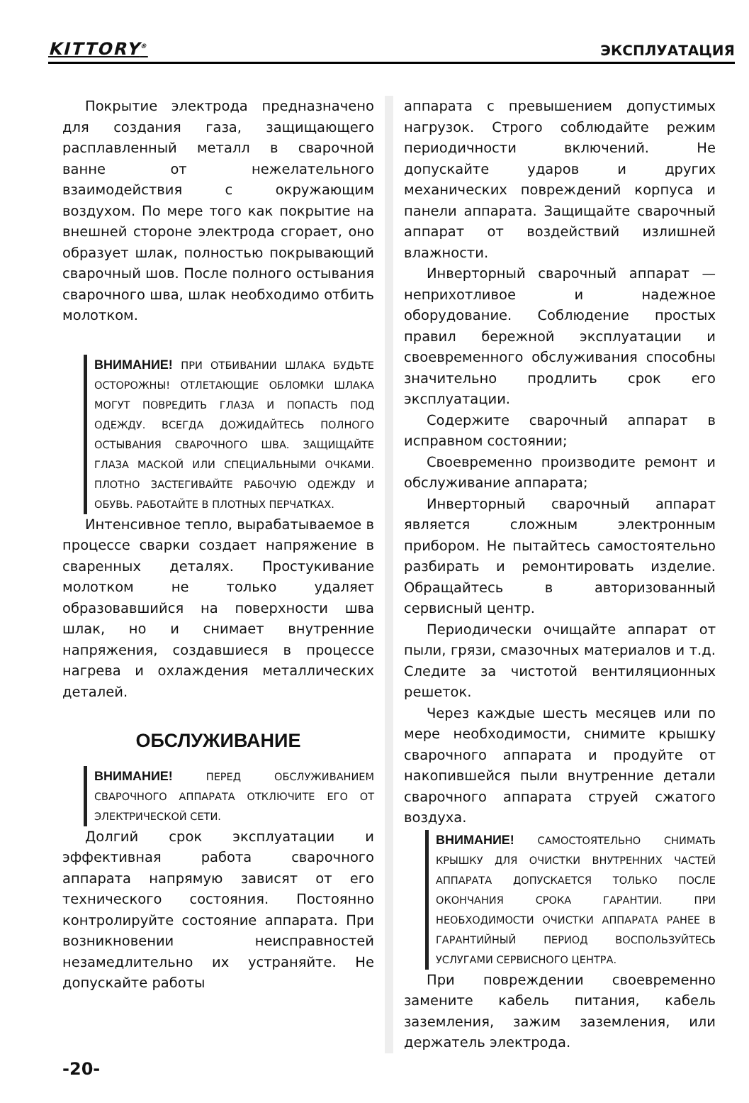KITTORY<sup>®</sup> ЭКСПЛУАТАЦИЯ
Покрытие электрода предназначено для создания газа, защищающего расплавленный металл в сварочной ванне от нежелательного взаимодействия с окружающим воздухом. По мере того как покрытие на внешней стороне электрода сгорает, оно образует шлак, полностью покрывающий сварочный шов. После полного остывания сварочного шва, шлак необходимо отбить молотком.
ВНИМАНИЕ! ПРИ ОТБИВАНИИ ШЛАКА БУДЬТЕ ОСТОРОЖНЫ! ОТЛЕТАЮЩИЕ ОБЛОМКИ ШЛАКА МОГУТ ПОВРЕДИТЬ ГЛАЗА И ПОПАСТЬ ПОД ОДЕЖДУ. ВСЕГДА ДОЖИДАЙТЕСЬ ПОЛНОГО ОСТЫВАНИЯ СВАРОЧНОГО ШВА. ЗАЩИЩАЙТЕ ГЛАЗА МАСКОЙ ИЛИ СПЕЦИАЛЬНЫМИ ОЧКАМИ. ПЛОТНО ЗАСТЕГИВАЙТЕ РАБОЧУЮ ОДЕЖДУ И ОБУВЬ. РАБОТАЙТЕ В ПЛОТНЫХ ПЕРЧАТКАХ.
Интенсивное тепло, вырабатываемое в процессе сварки создает напряжение в сваренных деталях. Простукивание молотком не только удаляет образовавшийся на поверхности шва шлак, но и снимает внутренние напряжения, создавшиеся в процессе нагрева и охлаждения металлических деталей.
ОБСЛУЖИВАНИЕ
ВНИМАНИЕ! ПЕРЕД ОБСЛУЖИВАНИЕМ СВАРОЧНОГО АППАРАТА ОТКЛЮЧИТЕ ЕГО ОТ ЭЛЕКТРИЧЕСКОЙ СЕТИ.
Долгий срок эксплуатации и эффективная работа сварочного аппарата напрямую зависят от его технического состояния. Постоянно контролируйте состояние аппарата. При возникновении неисправностей незамедлительно их устраняйте. Не допускайте работы
аппарата с превышением допустимых нагрузок. Строго соблюдайте режим периодичности включений. Не допускайте ударов и других механических повреждений корпуса и панели аппарата. Защищайте сварочный аппарат от воздействий излишней влажности.
Инверторный сварочный аппарат — неприхотливое и надежное оборудование. Соблюдение простых правил бережной эксплуатации и своевременного обслуживания способны значительно продлить срок его эксплуатации.
Содержите сварочный аппарат в исправном состоянии;
Своевременно производите ремонт и обслуживание аппарата;
Инверторный сварочный аппарат является сложным электронным прибором. Не пытайтесь самостоятельно разбирать и ремонтировать изделие. Обращайтесь в авторизованный сервисный центр.
Периодически очищайте аппарат от пыли, грязи, смазочных материалов и т.д. Следите за чистотой вентиляционных решеток.
Через каждые шесть месяцев или по мере необходимости, снимите крышку сварочного аппарата и продуйте от накопившейся пыли внутренние детали сварочного аппарата струей сжатого воздуха.
ВНИМАНИЕ! САМОСТОЯТЕЛЬНО СНИМАТЬ КРЫШКУ ДЛЯ ОЧИСТКИ ВНУТРЕННИХ ЧАСТЕЙ АППАРАТА ДОПУСКАЕТСЯ ТОЛЬКО ПОСЛЕ ОКОНЧАНИЯ СРОКА ГАРАНТИИ. ПРИ НЕОБХОДИМОСТИ ОЧИСТКИ АППАРАТА РАНЕЕ В ГАРАНТИЙНЫЙ ПЕРИОД ВОСПОЛЬЗУЙТЕСЬ УСЛУГАМИ СЕРВИСНОГО ЦЕНТРА.
При повреждении своевременно замените кабель питания, кабель заземления, зажим заземления, или держатель электрода.
-20-